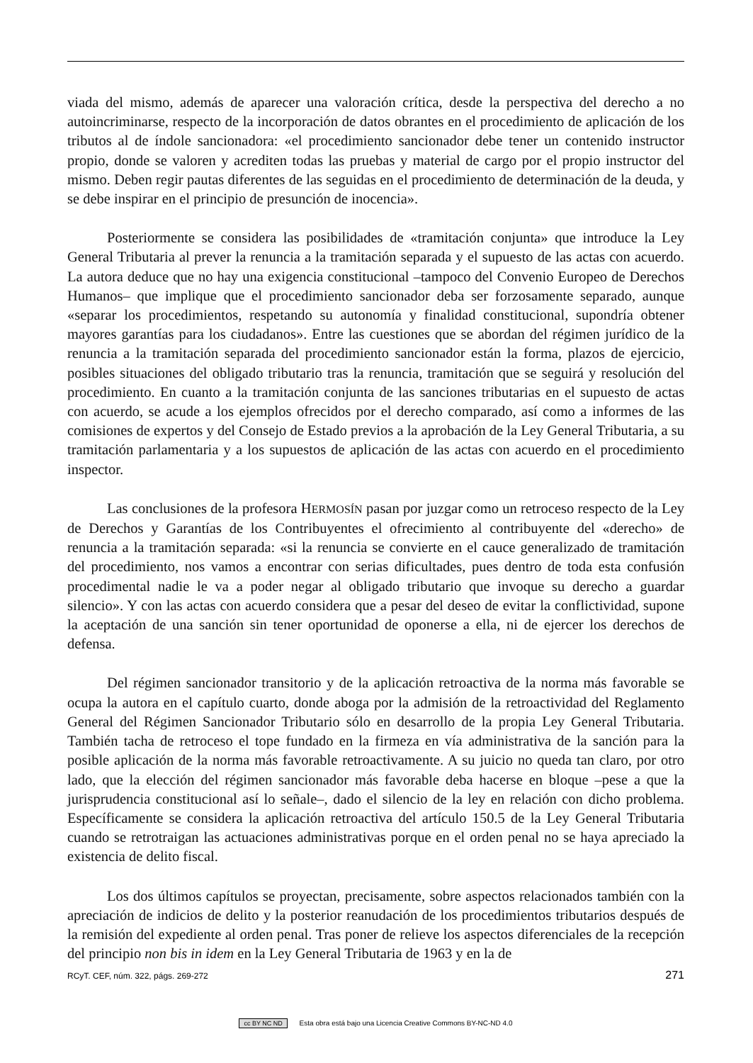viada del mismo, además de aparecer una valoración crítica, desde la perspectiva del derecho a no autoincriminarse, respecto de la incorporación de datos obrantes en el procedimiento de aplicación de los tributos al de índole sancionadora: «el procedimiento sancionador debe tener un contenido instructor propio, donde se valoren y acrediten todas las pruebas y material de cargo por el propio instructor del mismo. Deben regir pautas diferentes de las seguidas en el procedimiento de determinación de la deuda, y se debe inspirar en el principio de presunción de inocencia».
Posteriormente se considera las posibilidades de «tramitación conjunta» que introduce la Ley General Tributaria al prever la renuncia a la tramitación separada y el supuesto de las actas con acuerdo. La autora deduce que no hay una exigencia constitucional –tampoco del Convenio Europeo de Derechos Humanos– que implique que el procedimiento sancionador deba ser forzosamente separado, aunque «separar los procedimientos, respetando su autonomía y finalidad constitucional, supondría obtener mayores garantías para los ciudadanos». Entre las cuestiones que se abordan del régimen jurídico de la renuncia a la tramitación separada del procedimiento sancionador están la forma, plazos de ejercicio, posibles situaciones del obligado tributario tras la renuncia, tramitación que se seguirá y resolución del procedimiento. En cuanto a la tramitación conjunta de las sanciones tributarias en el supuesto de actas con acuerdo, se acude a los ejemplos ofrecidos por el derecho comparado, así como a informes de las comisiones de expertos y del Consejo de Estado previos a la aprobación de la Ley General Tributaria, a su tramitación parlamentaria y a los supuestos de aplicación de las actas con acuerdo en el procedimiento inspector.
Las conclusiones de la profesora HERMOSÍN pasan por juzgar como un retroceso respecto de la Ley de Derechos y Garantías de los Contribuyentes el ofrecimiento al contribuyente del «derecho» de renuncia a la tramitación separada: «si la renuncia se convierte en el cauce generalizado de tramitación del procedimiento, nos vamos a encontrar con serias dificultades, pues dentro de toda esta confusión procedimental nadie le va a poder negar al obligado tributario que invoque su derecho a guardar silencio». Y con las actas con acuerdo considera que a pesar del deseo de evitar la conflictividad, supone la aceptación de una sanción sin tener oportunidad de oponerse a ella, ni de ejercer los derechos de defensa.
Del régimen sancionador transitorio y de la aplicación retroactiva de la norma más favorable se ocupa la autora en el capítulo cuarto, donde aboga por la admisión de la retroactividad del Reglamento General del Régimen Sancionador Tributario sólo en desarrollo de la propia Ley General Tributaria. También tacha de retroceso el tope fundado en la firmeza en vía administrativa de la sanción para la posible aplicación de la norma más favorable retroactivamente. A su juicio no queda tan claro, por otro lado, que la elección del régimen sancionador más favorable deba hacerse en bloque –pese a que la jurisprudencia constitucional así lo señale–, dado el silencio de la ley en relación con dicho problema. Específicamente se considera la aplicación retroactiva del artículo 150.5 de la Ley General Tributaria cuando se retrotraigan las actuaciones administrativas porque en el orden penal no se haya apreciado la existencia de delito fiscal.
Los dos últimos capítulos se proyectan, precisamente, sobre aspectos relacionados también con la apreciación de indicios de delito y la posterior reanudación de los procedimientos tributarios después de la remisión del expediente al orden penal. Tras poner de relieve los aspectos diferenciales de la recepción del principio non bis in idem en la Ley General Tributaria de 1963 y en la de
RCyT. CEF, núm. 322, págs. 269-272 271
cc BY NC ND Esta obra está bajo una Licencia Creative Commons BY-NC-ND 4.0